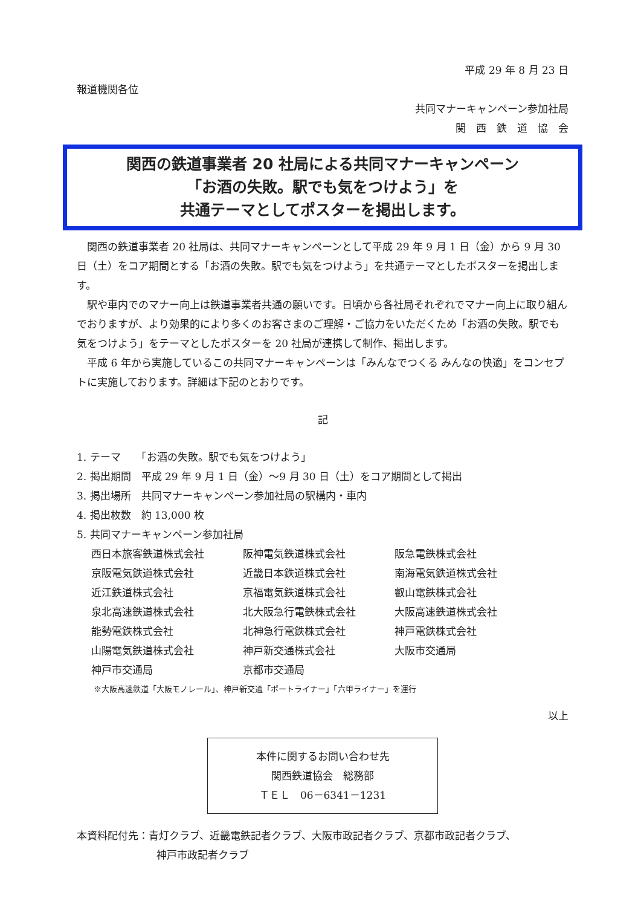平成 29 年 8 月 23 日
報道機関各位
共同マナーキャンペーン参加社局
関　西　鉄　道　協　会
関西の鉄道事業者 20 社局による共同マナーキャンペーン
「お酒の失敗。駅でも気をつけよう」を
共通テーマとしてポスターを掲出します。
関西の鉄道事業者 20 社局は、共同マナーキャンペーンとして平成 29 年 9 月 1 日（金）から 9 月 30 日（土）をコア期間とする「お酒の失敗。駅でも気をつけよう」を共通テーマとしたポスターを掲出します。
駅や車内でのマナー向上は鉄道事業者共通の願いです。日頃から各社局それぞれでマナー向上に取り組んでおりますが、より効果的により多くのお客さまのご理解・ご協力をいただくため「お酒の失敗。駅でも気をつけよう」をテーマとしたポスターを 20 社局が連携して制作、掲出します。
平成 6 年から実施しているこの共同マナーキャンペーンは「みんなでつくる みんなの快適」をコンセプトに実施しております。詳細は下記のとおりです。
記
1. テーマ　　「お酒の失敗。駅でも気をつけよう」
2. 掲出期間　平成 29 年 9 月 1 日（金）～9 月 30 日（土）をコア期間として掲出
3. 掲出場所　共同マナーキャンペーン参加社局の駅構内・車内
4. 掲出枚数　約 13,000 枚
5. 共同マナーキャンペーン参加社局
| 西日本旅客鉄道株式会社 | 阪神電気鉄道株式会社 | 阪急電鉄株式会社 |
| 京阪電気鉄道株式会社 | 近畿日本鉄道株式会社 | 南海電気鉄道株式会社 |
| 近江鉄道株式会社 | 京福電気鉄道株式会社 | 叡山電鉄株式会社 |
| 泉北高速鉄道株式会社 | 北大阪急行電鉄株式会社 | 大阪高速鉄道株式会社 |
| 能勢電鉄株式会社 | 北神急行電鉄株式会社 | 神戸電鉄株式会社 |
| 山陽電気鉄道株式会社 | 神戸新交通株式会社 | 大阪市交通局 |
| 神戸市交通局 | 京都市交通局 | |
※大阪高速鉄道「大阪モノレール」、神戸新交通「ポートライナー」「六甲ライナー」を運行
以上
本件に関するお問い合わせ先
関西鉄道協会　総務部
ＴＥＬ　06－6341－1231
本資料配付先：青灯クラブ、近畿電鉄記者クラブ、大阪市政記者クラブ、京都市政記者クラブ、
神戸市政記者クラブ